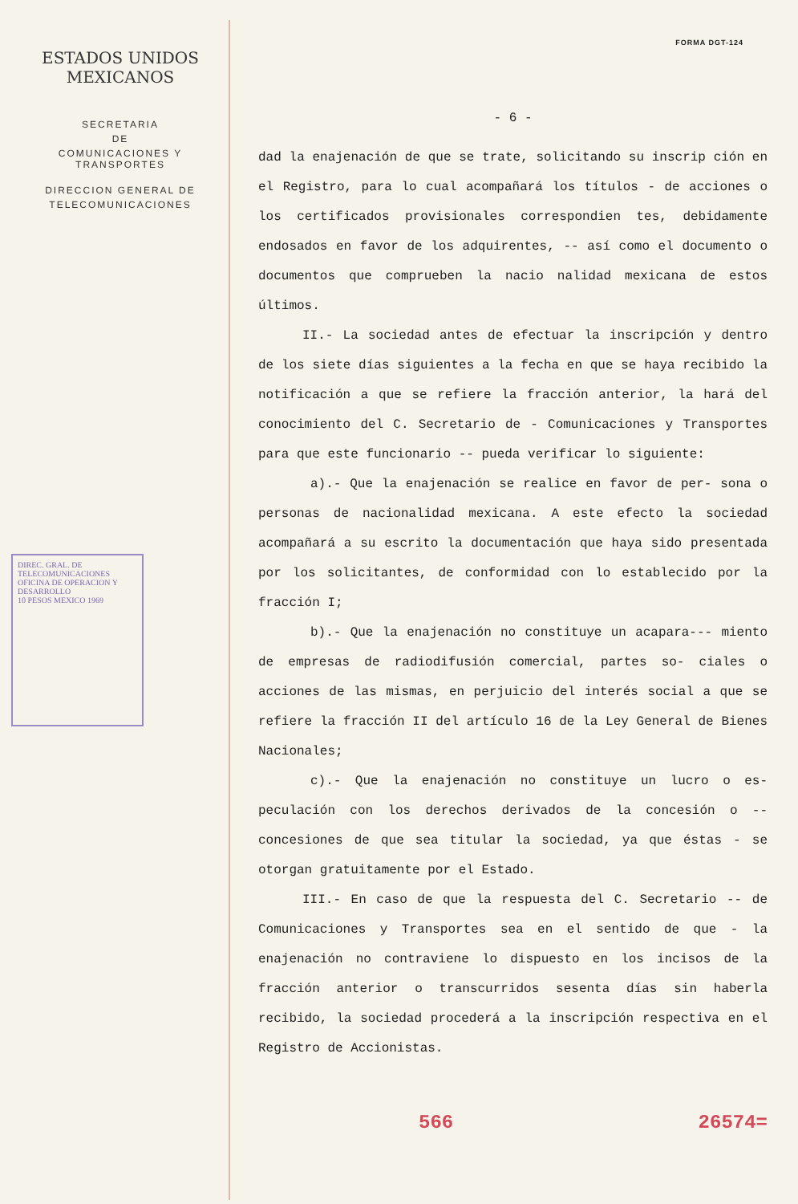ESTADOS UNIDOS MEXICANOS
SECRETARIA
DE
COMUNICACIONES Y TRANSPORTES
DIRECCION GENERAL DE
TELECOMUNICACIONES
DIREC. GRAL. DE TELECOMUNICACIONES
OFICINA DE OPERACION Y DESARROLLO
10 PESOS MEXICO 1969
FORMA DGT-124
- 6 -
dad la enajenación de que se trate, solicitando su inscrip ción en el Registro, para lo cual acompañará los títulos - de acciones o los certificados provisionales correspondien tes, debidamente endosados en favor de los adquirentes, -- así como el documento o documentos que comprueben la nacio nalidad mexicana de estos últimos.
II.- La sociedad antes de efectuar la inscripción y dentro de los siete días siguientes a la fecha en que se haya recibido la notificación a que se refiere la fracción anterior, la hará del conocimiento del C. Secretario de - Comunicaciones y Transportes para que este funcionario -- pueda verificar lo siguiente:
a).- Que la enajenación se realice en favor de per- sona o personas de nacionalidad mexicana. A este efecto la sociedad acompañará a su escrito la documentación que haya sido presentada por los solicitantes, de conformidad con lo establecido por la fracción I;
b).- Que la enajenación no constituye un acapara--- miento de empresas de radiodifusión comercial, partes so- ciales o acciones de las mismas, en perjuicio del interés social a que se refiere la fracción II del artículo 16 de la Ley General de Bienes Nacionales;
c).- Que la enajenación no constituye un lucro o es- peculación con los derechos derivados de la concesión o -- concesiones de que sea titular la sociedad, ya que éstas - se otorgan gratuitamente por el Estado.
III.- En caso de que la respuesta del C. Secretario -- de Comunicaciones y Transportes sea en el sentido de que - la enajenación no contraviene lo dispuesto en los incisos de la fracción anterior o transcurridos sesenta días sin haberla recibido, la sociedad procederá a la inscripción respectiva en el Registro de Accionistas.
566 26574=